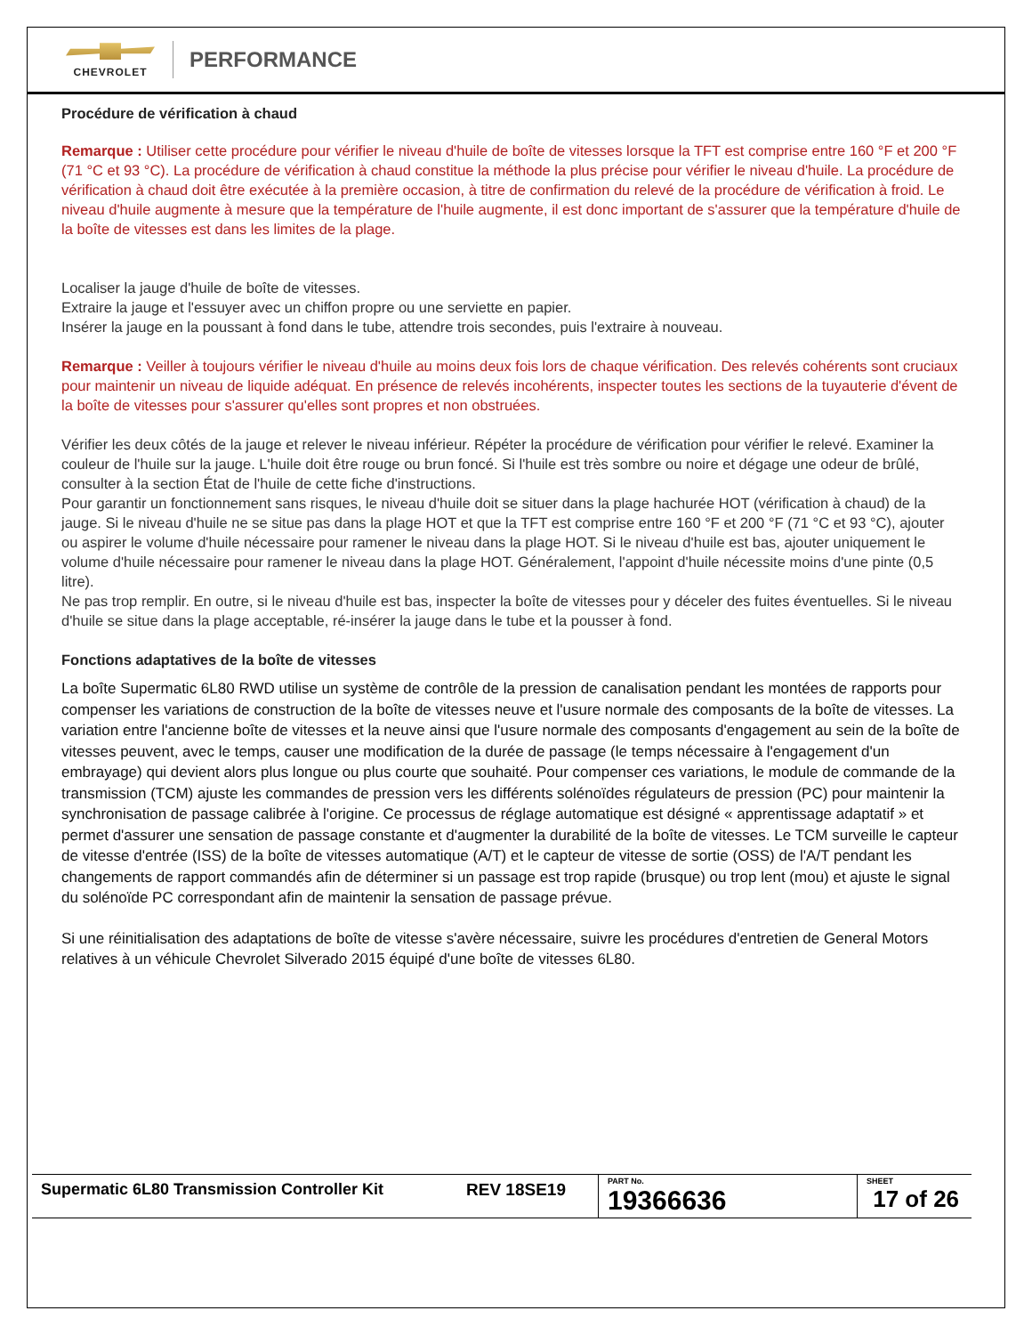CHEVROLET
PERFORMANCE
Procédure de vérification à chaud
Remarque : Utiliser cette procédure pour vérifier le niveau d'huile de boîte de vitesses lorsque la TFT est comprise entre 160 °F et 200 °F (71 °C et 93 °C). La procédure de vérification à chaud constitue la méthode la plus précise pour vérifier le niveau d'huile. La procédure de vérification à chaud doit être exécutée à la première occasion, à titre de confirmation du relevé de la procédure de vérification à froid. Le niveau d'huile augmente à mesure que la température de l'huile augmente, il est donc important de s'assurer que la température d'huile de la boîte de vitesses est dans les limites de la plage.
Localiser la jauge d'huile de boîte de vitesses.
Extraire la jauge et l'essuyer avec un chiffon propre ou une serviette en papier.
Insérer la jauge en la poussant à fond dans le tube, attendre trois secondes, puis l'extraire à nouveau.
Remarque : Veiller à toujours vérifier le niveau d'huile au moins deux fois lors de chaque vérification. Des relevés cohérents sont cruciaux pour maintenir un niveau de liquide adéquat. En présence de relevés incohérents, inspecter toutes les sections de la tuyauterie d'évent de la boîte de vitesses pour s'assurer qu'elles sont propres et non obstruées.
Vérifier les deux côtés de la jauge et relever le niveau inférieur. Répéter la procédure de vérification pour vérifier le relevé. Examiner la couleur de l'huile sur la jauge. L'huile doit être rouge ou brun foncé. Si l'huile est très sombre ou noire et dégage une odeur de brûlé, consulter à la section État de l'huile de cette fiche d'instructions.
Pour garantir un fonctionnement sans risques, le niveau d'huile doit se situer dans la plage hachurée HOT (vérification à chaud) de la jauge. Si le niveau d'huile ne se situe pas dans la plage HOT et que la TFT est comprise entre 160 °F et 200 °F (71 °C et 93 °C), ajouter ou aspirer le volume d'huile nécessaire pour ramener le niveau dans la plage HOT. Si le niveau d'huile est bas, ajouter uniquement le volume d'huile nécessaire pour ramener le niveau dans la plage HOT. Généralement, l'appoint d'huile nécessite moins d'une pinte (0,5 litre).
Ne pas trop remplir. En outre, si le niveau d'huile est bas, inspecter la boîte de vitesses pour y déceler des fuites éventuelles. Si le niveau d'huile se situe dans la plage acceptable, ré-insérer la jauge dans le tube et la pousser à fond.
Fonctions adaptatives de la boîte de vitesses
La boîte Supermatic 6L80 RWD utilise un système de contrôle de la pression de canalisation pendant les montées de rapports pour compenser les variations de construction de la boîte de vitesses neuve et l'usure normale des composants de la boîte de vitesses. La variation entre l'ancienne boîte de vitesses et la neuve ainsi que l'usure normale des composants d'engagement au sein de la boîte de vitesses peuvent, avec le temps, causer une modification de la durée de passage (le temps nécessaire à l'engagement d'un embrayage) qui devient alors plus longue ou plus courte que souhaité. Pour compenser ces variations, le module de commande de la transmission (TCM) ajuste les commandes de pression vers les différents solénoïdes régulateurs de pression (PC) pour maintenir la synchronisation de passage calibrée à l'origine. Ce processus de réglage automatique est désigné « apprentissage adaptatif » et permet d'assurer une sensation de passage constante et d'augmenter la durabilité de la boîte de vitesses. Le TCM surveille le capteur de vitesse d'entrée (ISS) de la boîte de vitesses automatique (A/T) et le capteur de vitesse de sortie (OSS) de l'A/T pendant les changements de rapport commandés afin de déterminer si un passage est trop rapide (brusque) ou trop lent (mou) et ajuste le signal du solénoïde PC correspondant afin de maintenir la sensation de passage prévue.
Si une réinitialisation des adaptations de boîte de vitesse s'avère nécessaire, suivre les procédures d'entretien de General Motors relatives à un véhicule Chevrolet Silverado 2015 équipé d'une boîte de vitesses 6L80.
| Supermatic 6L80 Transmission Controller Kit | REV 18SE19 | PART No. 19366636 | SHEET 17 of 26 |